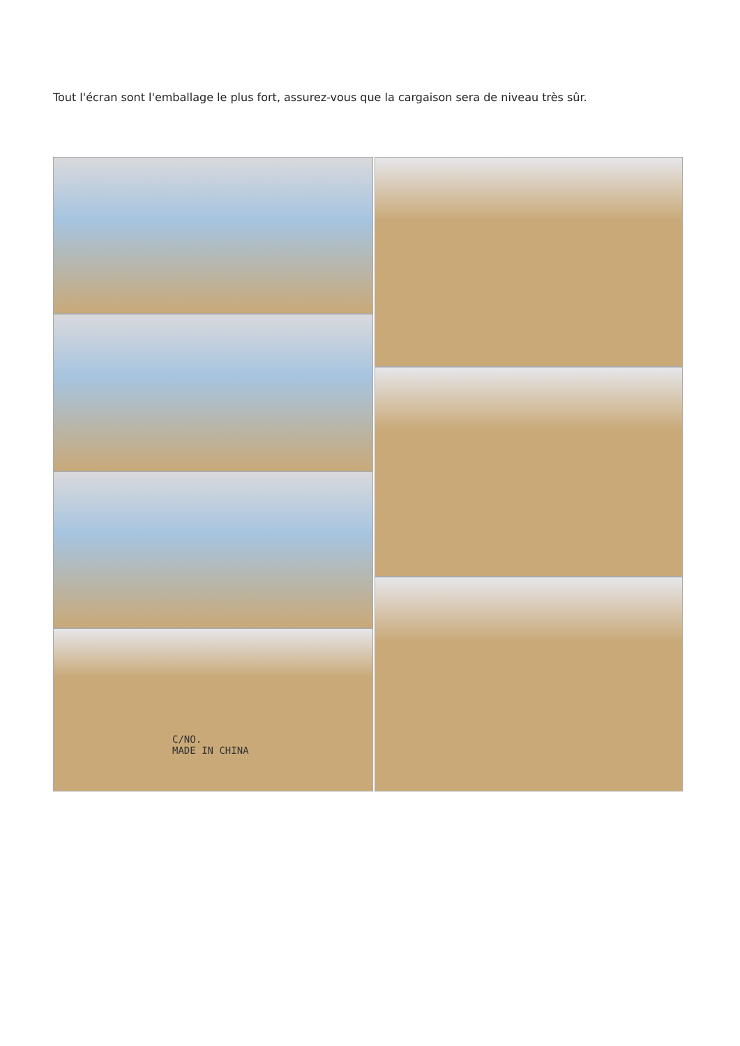Tout l'écran sont l'emballage le plus fort, assurez-vous que la cargaison sera de niveau très sûr.
C/NO.
MADE IN CHINA